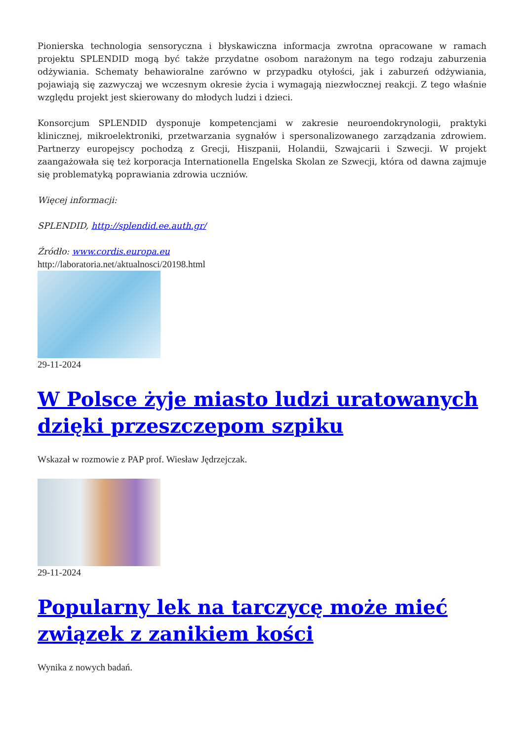Pionierska technologia sensoryczna i błyskawiczna informacja zwrotna opracowane w ramach projektu SPLENDID mogą być także przydatne osobom narażonym na tego rodzaju zaburzenia odżywiania. Schematy behawioralne zarówno w przypadku otyłości, jak i zaburzeń odżywiania, pojawiają się zazwyczaj we wczesnym okresie życia i wymagają niezwłocznej reakcji. Z tego właśnie względu projekt jest skierowany do młodych ludzi i dzieci.
Konsorcjum SPLENDID dysponuje kompetencjami w zakresie neuroendokrynologii, praktyki klinicznej, mikroelektroniki, przetwarzania sygnałów i spersonalizowanego zarządzania zdrowiem. Partnerzy europejscy pochodzą z Grecji, Hiszpanii, Holandii, Szwajcarii i Szwecji. W projekt zaangażowała się też korporacja Internationella Engelska Skolan ze Szwecji, która od dawna zajmuje się problematyką poprawiania zdrowia uczniów.
Więcej informacji:
SPLENDID, http://splendid.ee.auth.gr/
Źródło: www.cordis.europa.eu
http://laboratoria.net/aktualnosci/20198.html
29-11-2024
W Polsce żyje miasto ludzi uratowanych dzięki przeszczepom szpiku
Wskazał w rozmowie z PAP prof. Wiesław Jędrzejczak.
29-11-2024
Popularny lek na tarczycę może mieć związek z zanikiem kości
Wynika z nowych badań.